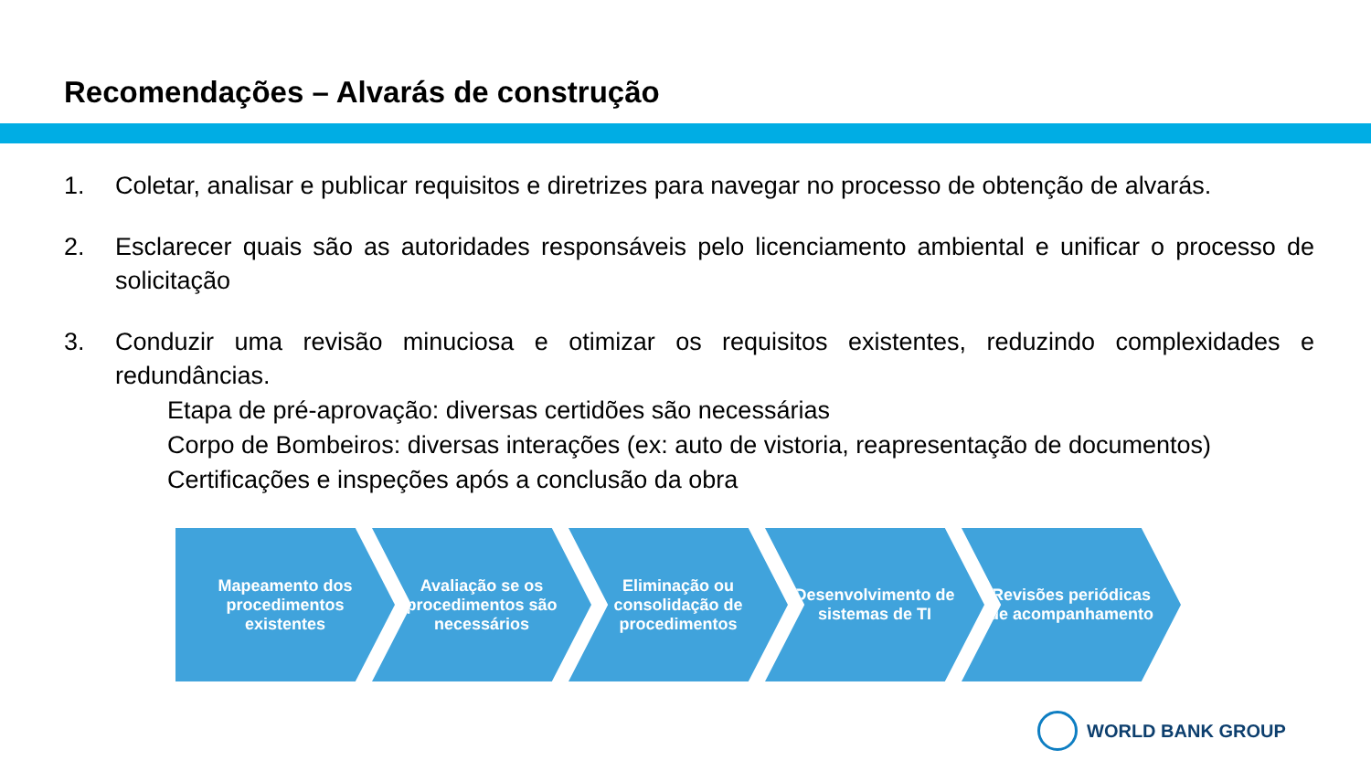Recomendações – Alvarás de construção
1. Coletar, analisar e publicar requisitos e diretrizes para navegar no processo de obtenção de alvarás.
2. Esclarecer quais são as autoridades responsáveis pelo licenciamento ambiental e unificar o processo de solicitação
3. Conduzir uma revisão minuciosa e otimizar os requisitos existentes, reduzindo complexidades e redundâncias.
Etapa de pré-aprovação: diversas certidões são necessárias
Corpo de Bombeiros: diversas interações (ex: auto de vistoria, reapresentação de documentos)
Certificações e inspeções após a conclusão da obra
Mapeamento dos procedimentos existentes
Avaliação se os procedimentos são necessários
Eliminação ou consolidação de procedimentos
Desenvolvimento de sistemas de TI
Revisões periódicas de acompanhamento
WORLD BANK GROUP